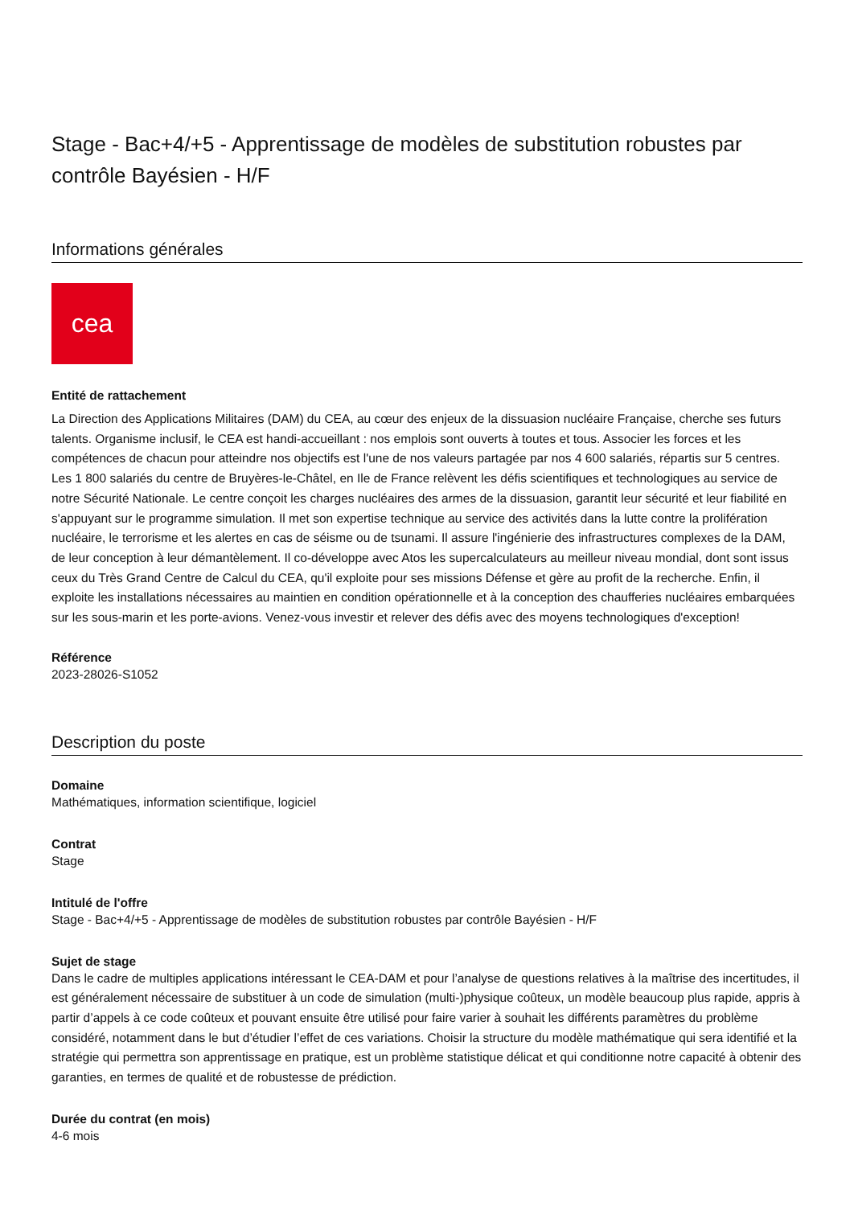Stage - Bac+4/+5 - Apprentissage de modèles de substitution robustes par contrôle Bayésien - H/F
Informations générales
cea
Entité de rattachement
La Direction des Applications Militaires (DAM) du CEA, au cœur des enjeux de la dissuasion nucléaire Française, cherche ses futurs talents. Organisme inclusif, le CEA est handi-accueillant : nos emplois sont ouverts à toutes et tous. Associer les forces et les compétences de chacun pour atteindre nos objectifs est l'une de nos valeurs partagée par nos 4 600 salariés, répartis sur 5 centres. Les 1 800 salariés du centre de Bruyères-le-Châtel, en Ile de France relèvent les défis scientifiques et technologiques au service de notre Sécurité Nationale. Le centre conçoit les charges nucléaires des armes de la dissuasion, garantit leur sécurité et leur fiabilité en s'appuyant sur le programme simulation. Il met son expertise technique au service des activités dans la lutte contre la prolifération nucléaire, le terrorisme et les alertes en cas de séisme ou de tsunami. Il assure l'ingénierie des infrastructures complexes de la DAM, de leur conception à leur démantèlement. Il co-développe avec Atos les supercalculateurs au meilleur niveau mondial, dont sont issus ceux du Très Grand Centre de Calcul du CEA, qu'il exploite pour ses missions Défense et gère au profit de la recherche. Enfin, il exploite les installations nécessaires au maintien en condition opérationnelle et à la conception des chaufferies nucléaires embarquées sur les sous-marin et les porte-avions. Venez-vous investir et relever des défis avec des moyens technologiques d'exception!
Référence
2023-28026-S1052
Description du poste
Domaine
Mathématiques, information scientifique, logiciel
Contrat
Stage
Intitulé de l'offre
Stage - Bac+4/+5 - Apprentissage de modèles de substitution robustes par contrôle Bayésien - H/F
Sujet de stage
Dans le cadre de multiples applications intéressant le CEA-DAM et pour l’analyse de questions relatives à la maîtrise des incertitudes, il est généralement nécessaire de substituer à un code de simulation (multi-)physique coûteux, un modèle beaucoup plus rapide, appris à partir d’appels à ce code coûteux et pouvant ensuite être utilisé pour faire varier à souhait les différents paramètres du problème considéré, notamment dans le but d’étudier l’effet de ces variations. Choisir la structure du modèle mathématique qui sera identifié et la stratégie qui permettra son apprentissage en pratique, est un problème statistique délicat et qui conditionne notre capacité à obtenir des garanties, en termes de qualité et de robustesse de prédiction.
Durée du contrat (en mois)
4-6 mois